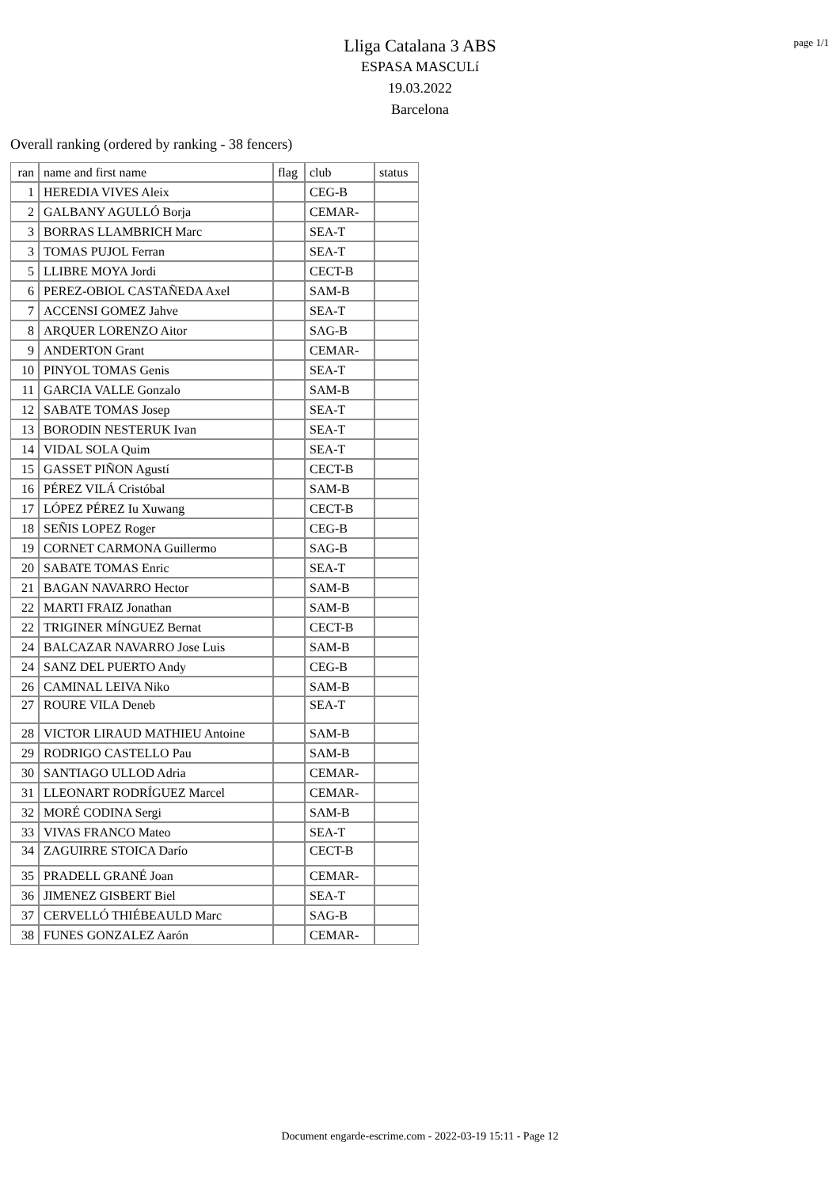page 1/1
Lliga Catalana 3 ABS
ESPASA MASCULí
19.03.2022
Barcelona
Overall ranking (ordered by ranking - 38 fencers)
| ran | name and first name | flag | club | status |
| --- | --- | --- | --- | --- |
| 1 | HEREDIA VIVES Aleix | | CEG-B | |
| 2 | GALBANY AGULLÓ Borja | | CEMAR- | |
| 3 | BORRAS LLAMBRICH Marc | | SEA-T | |
| 3 | TOMAS PUJOL Ferran | | SEA-T | |
| 5 | LLIBRE MOYA Jordi | | CECT-B | |
| 6 | PEREZ-OBIOL CASTAÑEDA Axel | | SAM-B | |
| 7 | ACCENSI GOMEZ Jahve | | SEA-T | |
| 8 | ARQUER LORENZO Aitor | | SAG-B | |
| 9 | ANDERTON Grant | | CEMAR- | |
| 10 | PINYOL TOMAS Genis | | SEA-T | |
| 11 | GARCIA VALLE Gonzalo | | SAM-B | |
| 12 | SABATE TOMAS Josep | | SEA-T | |
| 13 | BORODIN NESTERUK Ivan | | SEA-T | |
| 14 | VIDAL SOLA Quim | | SEA-T | |
| 15 | GASSET PIÑON Agustí | | CECT-B | |
| 16 | PÉREZ VILÁ Cristóbal | | SAM-B | |
| 17 | LÓPEZ PÉREZ Iu Xuwang | | CECT-B | |
| 18 | SEÑIS LOPEZ Roger | | CEG-B | |
| 19 | CORNET CARMONA Guillermo | | SAG-B | |
| 20 | SABATE TOMAS Enric | | SEA-T | |
| 21 | BAGAN NAVARRO Hector | | SAM-B | |
| 22 | MARTI FRAIZ Jonathan | | SAM-B | |
| 22 | TRIGINER MÍNGUEZ Bernat | | CECT-B | |
| 24 | BALCAZAR NAVARRO Jose Luis | | SAM-B | |
| 24 | SANZ DEL PUERTO Andy | | CEG-B | |
| 26 | CAMINAL LEIVA Niko | | SAM-B | |
| 27 | ROURE VILA Deneb | | SEA-T | |
| 28 | VICTOR LIRAUD MATHIEU Antoine | | SAM-B | |
| 29 | RODRIGO CASTELLO Pau | | SAM-B | |
| 30 | SANTIAGO ULLOD Adria | | CEMAR- | |
| 31 | LLEONART RODRÍGUEZ Marcel | | CEMAR- | |
| 32 | MORÉ CODINA Sergi | | SAM-B | |
| 33 | VIVAS FRANCO Mateo | | SEA-T | |
| 34 | ZAGUIRRE STOICA Darío | | CECT-B | |
| 35 | PRADELL GRANÉ Joan | | CEMAR- | |
| 36 | JIMENEZ GISBERT Biel | | SEA-T | |
| 37 | CERVELLÓ THIÉBEAULD Marc | | SAG-B | |
| 38 | FUNES GONZALEZ Aarón | | CEMAR- | |
Document engarde-escrime.com - 2022-03-19 15:11 - Page 12